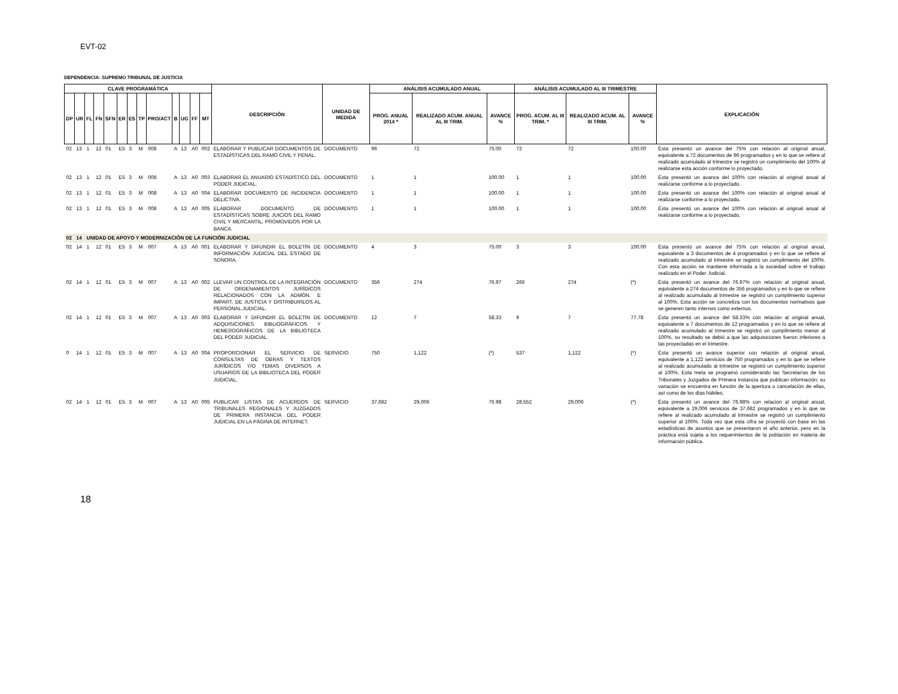EVT-02
DEPENDENCIA: SUPREMO TRIBUNAL DE JUSTICIA
| CLAVE PROGRAMÁTICA | | | | | | | | | | | | | DESCRIPCIÓN | UNIDAD DE MEDIDA | ANÁLISIS ACUMULADO ANUAL | | | ANÁLISIS ACUMULADO AL III TRIMESTRE | | | EXPLICACIÓN |
| --- | --- | --- | --- | --- | --- | --- | --- | --- | --- | --- | --- | --- | --- | --- | --- | --- | --- | --- | --- | --- | --- |
| DP | UR | FL | FN | SFN | ER | ES | TP | PRO/ACT | B | UG | FF | MT | | | PROG. ANUAL 2014 * | REALIZADO ACUM. ANUAL AL III TRIM. | AVANCE % | PROG. ACUM. AL III TRIM. * | REALIZADO ACUM. AL III TRIM. | AVANCE % | |
| 02 | 13 | 1 | 12 | 01 | E5 | 3 | M | 008 | A | 13 | A0 | 002 | ELABORAR Y PUBLICAR DOCUMENTOS DE ESTADÍSTICAS DEL RAMO CIVIL Y PENAL. | DOCUMENTO | 96 | 72 | 75.00 | 72 | 72 | 100.00 | Ésta presentó un avance del 75% con relación al original anual, equivalente a 72 documentos de 96 programados y en lo que se refiere al realizado acumulado al trimestre se registró un cumplimiento del 100% al realizarse esta acción conforme lo proyectado. |
| 02 | 13 | 1 | 12 | 01 | E5 | 3 | M | 008 | A | 13 | A0 | 003 | ELABORAR EL ANUARIO ESTADÍSTICO DEL PODER JUDICIAL. | DOCUMENTO | 1 | 1 | 100.00 | 1 | 1 | 100.00 | Ésta presentó un avance del 100% con relación al original anual al realizarse conforme a lo proyectado. |
| 02 | 13 | 1 | 12 | 01 | E5 | 3 | M | 008 | A | 13 | A0 | 004 | ELABORAR DOCUMENTO DE INCIDENCIA DELICTIVA. | DOCUMENTO | 1 | 1 | 100.00 | 1 | 1 | 100.00 | Ésta presentó un avance del 100% con relación al original anual al realizarse conforme a lo proyectado. |
| 02 | 13 | 1 | 12 | 01 | E5 | 3 | M | 008 | A | 13 | A0 | 005 | ELABORAR DOCUMENTO DE ESTADÍSTICAS SOBRE JUICIOS DEL RAMO CIVIL Y MERCANTIL, PROMOVIDOS POR LA BANCA. | DOCUMENTO | 1 | 1 | 100.00 | 1 | 1 | 100.00 | Ésta presentó un avance del 100% con relación al original anual al realizarse conforme a lo proyectado. |
| 02 | 14 | UNIDAD DE APOYO Y MODERNIZACIÓN DE LA FUNCIÓN JUDICIAL | | | | | | | | | | | | | | | | | | | |
| 02 | 14 | 1 | 12 | 01 | E5 | 3 | M | 007 | A | 13 | A0 | 001 | ELABORAR Y DIFUNDIR EL BOLETÍN DE INFORMACIÓN JUDICIAL DEL ESTADO DE SONORA. | DOCUMENTO | 4 | 3 | 75.00 | 3 | 3 | 100.00 | Ésta presentó un avance del 75% con relación al original anual, equivalente a 3 documentos de 4 programados y en lo que se refiere al realizado acumulado al trimestre se registró un cumplimiento del 100%. Con esta acción se mantiene informada a la sociedad sobre el trabajo realizado en el Poder Judicial. |
| 02 | 14 | 1 | 12 | 01 | E5 | 3 | M | 007 | A | 13 | A0 | 002 | LLEVAR UN CONTROL DE LA INTEGRACIÓN DE ORDENAMIENTOS JURÍDICOS RELACIONADOS CON LA ADMÓN. E IMPART. DE JUSTICIA Y DISTRIBUIRLOS AL PERSONAL JUDICIAL. | DOCUMENTO | 356 | 274 | 76.97 | 266 | 274 | (*) | Ésta presentó un avance del 76.97% con relación al original anual, equivalente a 274 documentos de 356 programados y en lo que se refiere al realizado acumulado al trimestre se registró un cumplimiento superior al 100%. Esta acción se concretiza con los documentos normativos que se generen tanto internos como externos. |
| 02 | 14 | 1 | 12 | 01 | E5 | 3 | M | 007 | A | 13 | A0 | 003 | ELABORAR Y DIFUNDIR EL BOLETÍN DE ADQUISICIONES BIBLIOGRÁFICOS Y HEMEROGRÁFICOS DE LA BIBLIOTECA DEL PODER JUDICIAL. | DOCUMENTO | 12 | 7 | 58.33 | 9 | 7 | 77.78 | Ésta presentó un avance del 58.33% con relación al original anual, equivalente a 7 documentos de 12 programados y en lo que se refiere al realizado acumulado al trimestre se registró un cumplimiento menor al 100%, su resultado se debió a que las adquisiciones fueron inferiores a las proyectadas en el trimestre. |
| 0 | 14 | 1 | 12 | 01 | E5 | 3 | M | 007 | A | 13 | A0 | 004 | PROPORCIONAR EL SERVICIO DE CONSULTAS DE OBRAS Y TEXTOS JURÍDICOS Y/O TEMAS DIVERSOS A USUARIOS DE LA BIBLIOTECA DEL PODER JUDICIAL. | SERVICIO | 750 | 1,122 | (*) | 537 | 1,122 | (*) | Ésta presentó un avance superior con relación al original anual, equivalente a 1,122 servicios de 750 programados y en lo que se refiere al realizado acumulado al trimestre se registró un cumplimiento superior al 100%, Esta meta se programó considerando las Secretarías de los Tribunales y Juzgados de Primera Instancia que publican información; su variación se encuentra en función de la apertura o cancelación de ellas, así como de los días hábiles. |
| 02 | 14 | 1 | 12 | 01 | E5 | 3 | M | 007 | A | 13 | A0 | 005 | PUBLICAR LISTAS DE ACUERDOS DE TRIBUNALES REGIONALES Y JUZGADOS DE PRIMERA INSTANCIA DEL PODER JUDICIAL EN LA PÁGINA DE INTERNET. | SERVICIO | 37,682 | 29,006 | 76.98 | 28,552 | 29,006 | (*) | Ésta presentó un avance del 76.98% con relación al original anual, equivalente a 29,006 servicios de 37,682 programados y en lo que se refiere al realizado acumulado al trimestre se registró un cumplimiento superior al 100%. Toda vez que esta cifra se proyectó con base en las estadísticas de asuntos que se presentaron el año anterior, pero en la práctica está sujeta a los requerimientos de la población en materia de información pública. |
18